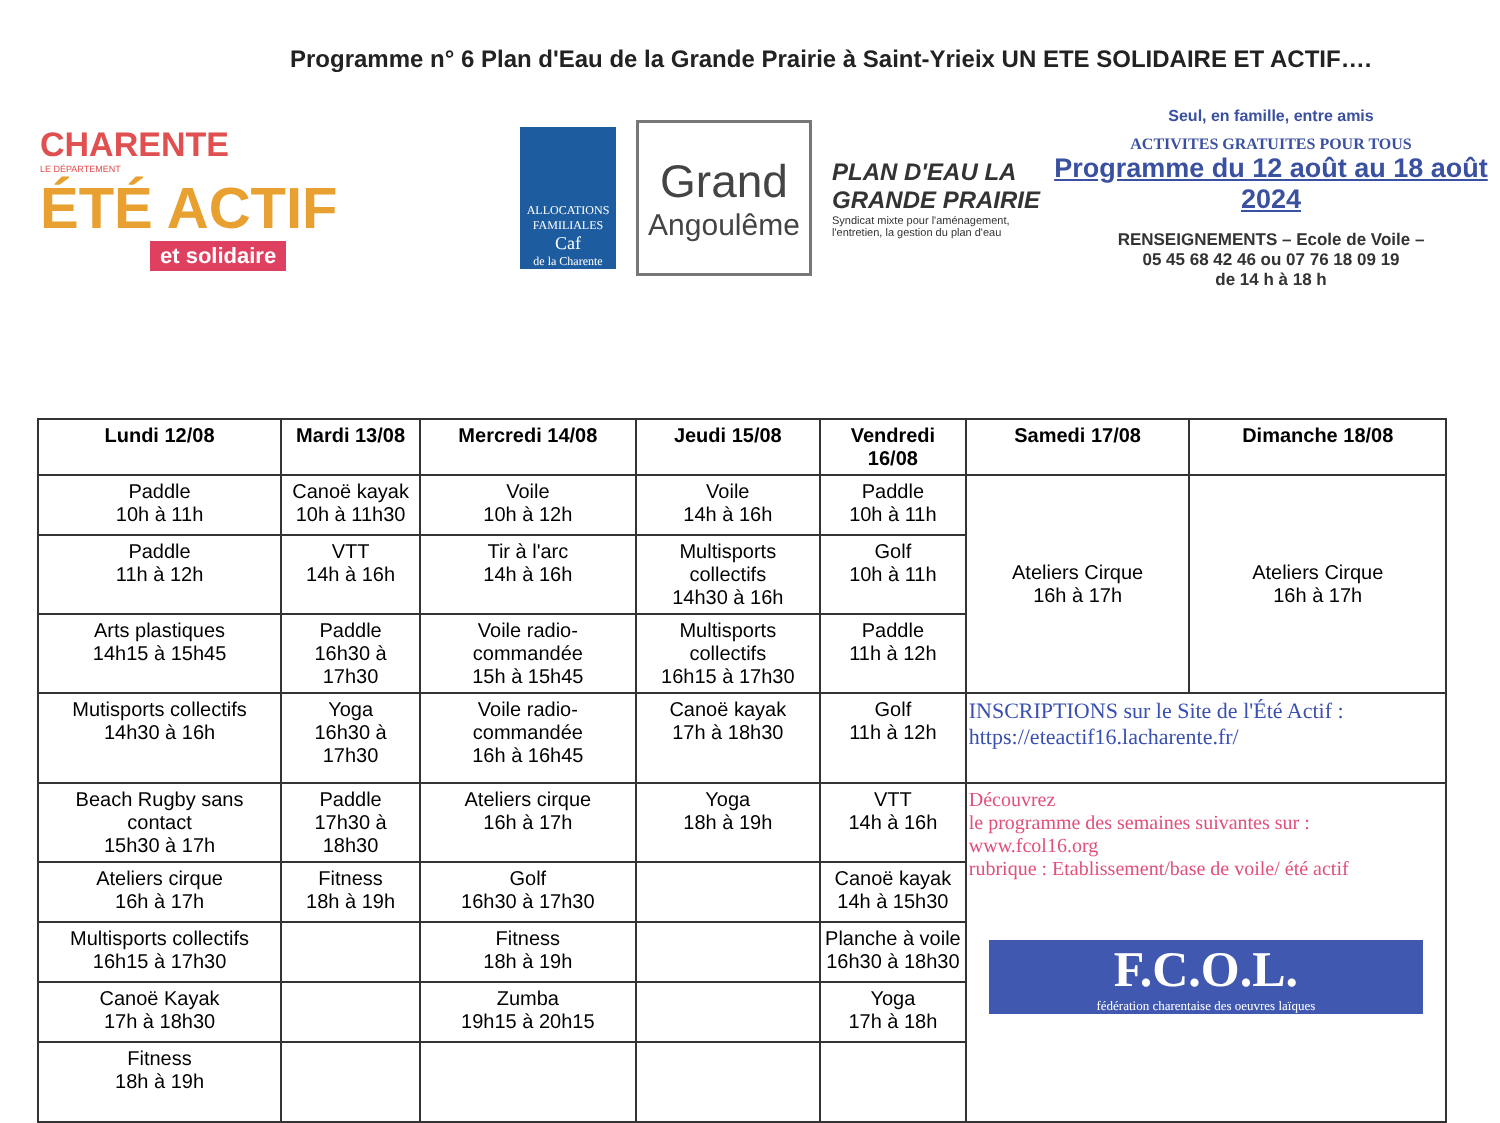Programme n° 6 Plan d'Eau de la Grande Prairie à Saint-Yrieix UN ETE SOLIDAIRE ET ACTIF….
CHARENTE
LE DÉPARTEMENT
ÉTÉ ACTIF
et solidaire
ALLOCATIONS FAMILIALES
Caf
de la Charente
Grand
Angoulême
PLAN D'EAU LA GRANDE PRAIRIE
Syndicat mixte pour l'aménagement, l'entretien, la gestion du plan d'eau
Seul, en famille, entre amis
ACTIVITES GRATUITES POUR TOUS
Programme du 12 août au 18 août 2024
RENSEIGNEMENTS – Ecole de Voile –
05 45 68 42 46 ou 07 76 18 09 19
de 14 h à 18 h
| Lundi 12/08 | Mardi 13/08 | Mercredi 14/08 | Jeudi 15/08 | Vendredi 16/08 | Samedi 17/08 | Dimanche 18/08 |
| --- | --- | --- | --- | --- | --- | --- |
| Paddle 10h à 11h | Canoë kayak 10h à 11h30 | Voile 10h à 12h | Voile 14h à 16h | Paddle 10h à 11h | Ateliers Cirque 16h à 17h | Ateliers Cirque 16h à 17h |
| Paddle 11h à 12h | VTT 14h à 16h | Tir à l'arc 14h à 16h | Multisports collectifs 14h30 à 16h | Golf 10h à 11h | | |
| Arts plastiques 14h15 à 15h45 | Paddle 16h30 à 17h30 | Voile radio-commandée 15h à 15h45 | Multisports collectifs 16h15 à 17h30 | Paddle 11h à 12h | | |
| Mutisports collectifs 14h30 à 16h | Yoga 16h30 à 17h30 | Voile radio-commandée 16h à 16h45 | Canoë kayak 17h à 18h30 | Golf 11h à 12h | INSCRIPTIONS sur le Site de l'Été Actif : https://eteactif16.lacharente.fr/ | |
| Beach Rugby sans contact 15h30 à 17h | Paddle 17h30 à 18h30 | Ateliers cirque 16h à 17h | Yoga 18h à 19h | VTT 14h à 16h | Découvrez le programme des semaines suivantes sur : www.fcol16.org rubrique : Etablissement/base de voile/ été actif F.C.O.L. fédération charentaise des oeuvres laïques | |
| Ateliers cirque 16h à 17h | Fitness 18h à 19h | Golf 16h30 à 17h30 | | Canoë kayak 14h à 15h30 | | |
| Multisports collectifs 16h15 à 17h30 | | Fitness 18h à 19h | | Planche à voile 16h30 à 18h30 | | |
| Canoë Kayak 17h à 18h30 | | Zumba 19h15 à 20h15 | | Yoga 17h à 18h | | |
| Fitness 18h à 19h | | | | | | |